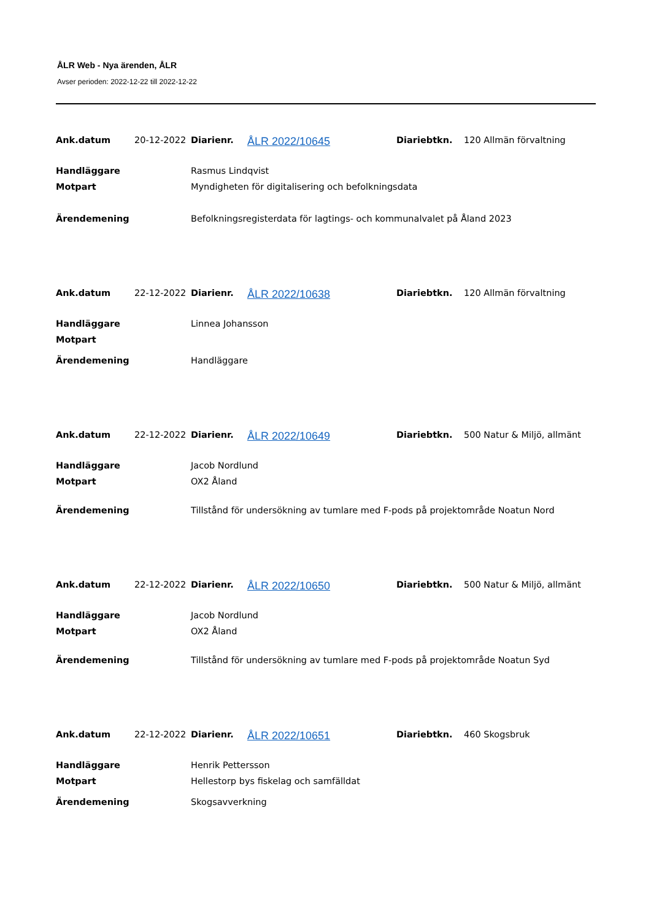ÅLR Web - Nya ärenden, ÅLR
Avser perioden: 2022-12-22 till 2022-12-22
| Ank.datum | 20-12-2022 | Diarienr. | ÅLR 2022/10645 | Diariebtkn. | 120 Allmän förvaltning |
| Handläggare | | Rasmus Lindqvist | | | |
| Motpart | | Myndigheten för digitalisering och befolkningsdata | | | |
| Ärendemening | | Befolkningsregisterdata för lagtings- och kommunalvalet på Åland 2023 | | | |
| Ank.datum | 22-12-2022 | Diarienr. | ÅLR 2022/10638 | Diariebtkn. | 120 Allmän förvaltning |
| Handläggare | | Linnea Johansson | | | |
| Motpart | | | | | |
| Ärendemening | | Handläggare | | | |
| Ank.datum | 22-12-2022 | Diarienr. | ÅLR 2022/10649 | Diariebtkn. | 500 Natur & Miljö, allmänt |
| Handläggare | | Jacob Nordlund | | | |
| Motpart | | OX2 Åland | | | |
| Ärendemening | | Tillstånd för undersökning av tumlare med F-pods på projektområde Noatun Nord | | | |
| Ank.datum | 22-12-2022 | Diarienr. | ÅLR 2022/10650 | Diariebtkn. | 500 Natur & Miljö, allmänt |
| Handläggare | | Jacob Nordlund | | | |
| Motpart | | OX2 Åland | | | |
| Ärendemening | | Tillstånd för undersökning av tumlare med F-pods på projektområde Noatun Syd | | | |
| Ank.datum | 22-12-2022 | Diarienr. | ÅLR 2022/10651 | Diariebtkn. | 460 Skogsbruk |
| Handläggare | | Henrik Pettersson | | | |
| Motpart | | Hellestorp bys fiskelag och samfälldat | | | |
| Ärendemening | | Skogsavverkning | | | |